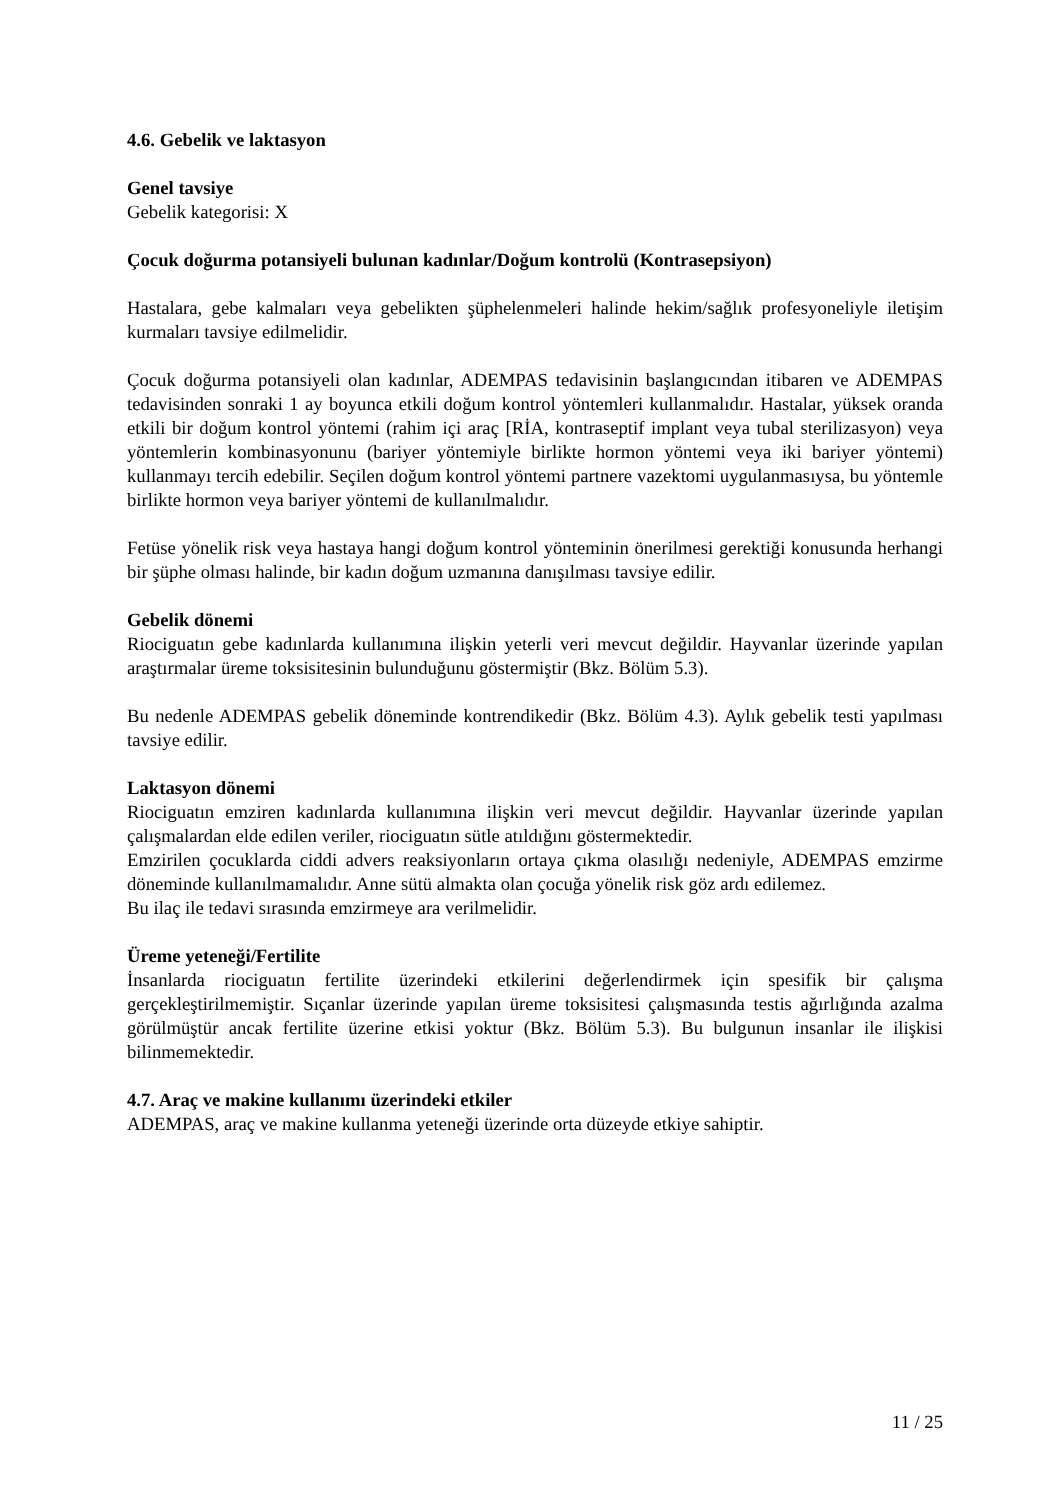4.6. Gebelik ve laktasyon
Genel tavsiye
Gebelik kategorisi: X
Çocuk doğurma potansiyeli bulunan kadınlar/Doğum kontrolü (Kontrasepsiyon)
Hastalara, gebe kalmaları veya gebelikten şüphelenmeleri halinde hekim/sağlık profesyoneliyle iletişim kurmaları tavsiye edilmelidir.
Çocuk doğurma potansiyeli olan kadınlar, ADEMPAS tedavisinin başlangıcından itibaren ve ADEMPAS tedavisinden sonraki 1 ay boyunca etkili doğum kontrol yöntemleri kullanmalıdır. Hastalar, yüksek oranda etkili bir doğum kontrol yöntemi (rahim içi araç [RİA, kontraseptif implant veya tubal sterilizasyon) veya yöntemlerin kombinasyonunu (bariyer yöntemiyle birlikte hormon yöntemi veya iki bariyer yöntemi) kullanmayı tercih edebilir. Seçilen doğum kontrol yöntemi partnere vazektomi uygulanmasıysa, bu yöntemle birlikte hormon veya bariyer yöntemi de kullanılmalıdır.
Fetüse yönelik risk veya hastaya hangi doğum kontrol yönteminin önerilmesi gerektiği konusunda herhangi bir şüphe olması halinde, bir kadın doğum uzmanına danışılması tavsiye edilir.
Gebelik dönemi
Riociguatın gebe kadınlarda kullanımına ilişkin yeterli veri mevcut değildir. Hayvanlar üzerinde yapılan araştırmalar üreme toksisitesinin bulunduğunu göstermiştir (Bkz. Bölüm 5.3).
Bu nedenle ADEMPAS gebelik döneminde kontrendikedir (Bkz. Bölüm 4.3). Aylık gebelik testi yapılması tavsiye edilir.
Laktasyon dönemi
Riociguatın emziren kadınlarda kullanımına ilişkin veri mevcut değildir. Hayvanlar üzerinde yapılan çalışmalardan elde edilen veriler, riociguatın sütle atıldığını göstermektedir.
Emzirilen çocuklarda ciddi advers reaksiyonların ortaya çıkma olasılığı nedeniyle, ADEMPAS emzirme döneminde kullanılmamalıdır. Anne sütü almakta olan çocuğa yönelik risk göz ardı edilemez.
Bu ilaç ile tedavi sırasında emzirmeye ara verilmelidir.
Üreme yeteneği/Fertilite
İnsanlarda riociguatın fertilite üzerindeki etkilerini değerlendirmek için spesifik bir çalışma gerçekleştirilmemiştir. Sıçanlar üzerinde yapılan üreme toksisitesi çalışmasında testis ağırlığında azalma görülmüştür ancak fertilite üzerine etkisi yoktur (Bkz. Bölüm 5.3). Bu bulgunun insanlar ile ilişkisi bilinmemektedir.
4.7. Araç ve makine kullanımı üzerindeki etkiler
ADEMPAS, araç ve makine kullanma yeteneği üzerinde orta düzeyde etkiye sahiptir.
11 / 25